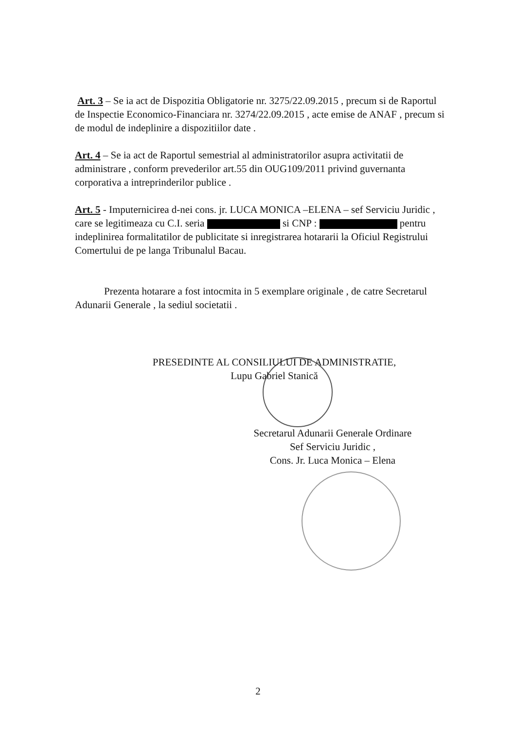Art. 3 – Se ia act de Dispozitia Obligatorie nr. 3275/22.09.2015 , precum si de Raportul de Inspectie Economico-Financiara nr. 3274/22.09.2015 , acte emise de ANAF , precum si de modul de indeplinire a dispozitiilor date .
Art. 4 – Se ia act de Raportul semestrial al administratorilor asupra activitatii de administrare , conform prevederilor art.55 din OUG109/2011 privind guvernanta corporativa a intreprinderilor publice .
Art. 5 - Imputernicirea d-nei cons. jr. LUCA MONICA –ELENA – sef Serviciu Juridic , care se legitimeaza cu C.I. seria si CNP : pentru indeplinirea formalitatilor de publicitate si inregistrarea hotararii la Oficiul Registrului Comertului de pe langa Tribunalul Bacau.
Prezenta hotarare a fost intocmita in 5 exemplare originale , de catre Secretarul Adunarii Generale , la sediul societatii .
PRESEDINTE AL CONSILIULUI DE ADMINISTRATIE,
Lupu Gabriel Stanică
Secretarul Adunarii Generale Ordinare
Sef Serviciu Juridic ,
Cons. Jr. Luca Monica – Elena
2